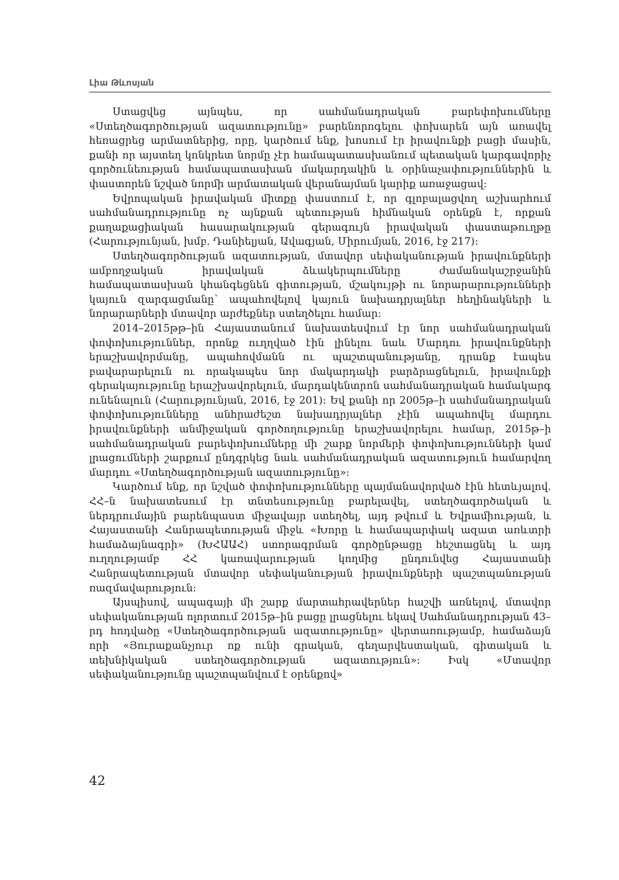Լիա Թևոսյան
Ստացվեց այնպես, որ սահմանադրական բարեփոխումները «Ստեղծագործության ազատությունը» բարենորոգելու փոխարեն այն առավել հեռացրեց արմատներից, որը, կարծում ենք, խոսում էր իրավունքի բացի մասին, քանի որ այստեղ կոնկրետ նորմը չէր համապատասխանում պետական կարգավորիչ գործունեության համապատասխան մակարդակին և օրինաչափություններին և փաստորեն նշված նորմի արմատական վերանայման կարիք առաջացավ:
Եվրոպական իրավական միտքը փաստում է, որ գլոբալացվող աշխարհում սահմանադրությունը ոչ այնքան պետության հիմնական օրենքն է, որքան քաղաքացիական հասարակության գերագույն իրավական փաստաթուղթը (Հարությունյան, խմբ. Դանիելյան, Ավագյան, Միրումյան, 2016, էջ 217):
Ստեղծագործության ազատության, մտավոր սեփականության իրավունքների ամբողջական իրավական ձևակերպումները ժամանակաշրջանին համապատասխան կհանգեցնեն գիտության, մշակույթի ու նորարարությունների կայուն զարգացմանը՝ ապահովելով կայուն նախադրյալներ հեղինակների և նորարարների մտավոր արժեքներ ստեղծելու համար:
2014–2015թթ–ին Հայաստանում նախատեսվում էր նոր սահմանադրական փոփոխություններ, որոնք ուղղված էին լինելու նաև Մարդու իրավունքների երաշխավորմանը, ապահովմանն ու պաշտպանությանը, դրանք էապես բավարարելուն ու որակապես նոր մակարդակի բարձրացնելուն, իրավունքի գերակայությունը երաշխավորելուն, մարդակենտրոն սահմանադրական համակարգ ունենալուն (Հարությունյան, 2016, էջ 201): Եվ քանի որ 2005թ–ի սահմանադրական փոփոխությունները անհրաժեշտ նախադրյալներ չէին ապահովել մարդու իրավունքների անմիջական գործողությունը երաշխավորելու համար, 2015թ–ի սահմանադրական բարեփոխումները մի շարք նորմերի փոփոխությունների կամ լրացումների շարքում ընդգրկեց նաև սահմանադրական ազատություն համարվող մարդու «Ստեղծագործության ազատությունը»:
Կարծում ենք, որ նշված փոփոխությունները պայմանավորված էին հետևյալով. ՀՀ–ն նախատեսում էր տնտեսությունը բարելավել, ստեղծագործական և ներդրումային բարենպաստ միջավայր ստեղծել, այդ թվում և Եվրամիության, և Հայաստանի Հանրապետության միջև «Խորը և համապարփակ ազատ առևտրի համաձայնագրի» (ԽՀԱԱՀ) ստորագրման գործընթացը հեշտացնել և այդ ուղղությամբ ՀՀ կառավարության կողմից ընդունվեց Հայաստանի Հանրապետության մտավոր սեփականության իրավունքների պաշտպանության ռազմավարություն:
Այսպիսով, ապագայի մի շարք մարտահրավերներ հաշվի առնելով, մտավոր սեփականության ոլորտում 2015թ–ին բացը լրացնելու եկավ Սահմանադրության 43–րդ հոդվածը «Ստեղծագործության ազատությունը» վերտառությամբ, համաձայն որի «Յուրաքանչյուր ոք ունի գրական, գեղարվեստական, գիտական և տեխնիկական ստեղծագործության ազատություն»: Իսկ «Մտավոր սեփականությունը պաշտպանվում է օրենքով»
42